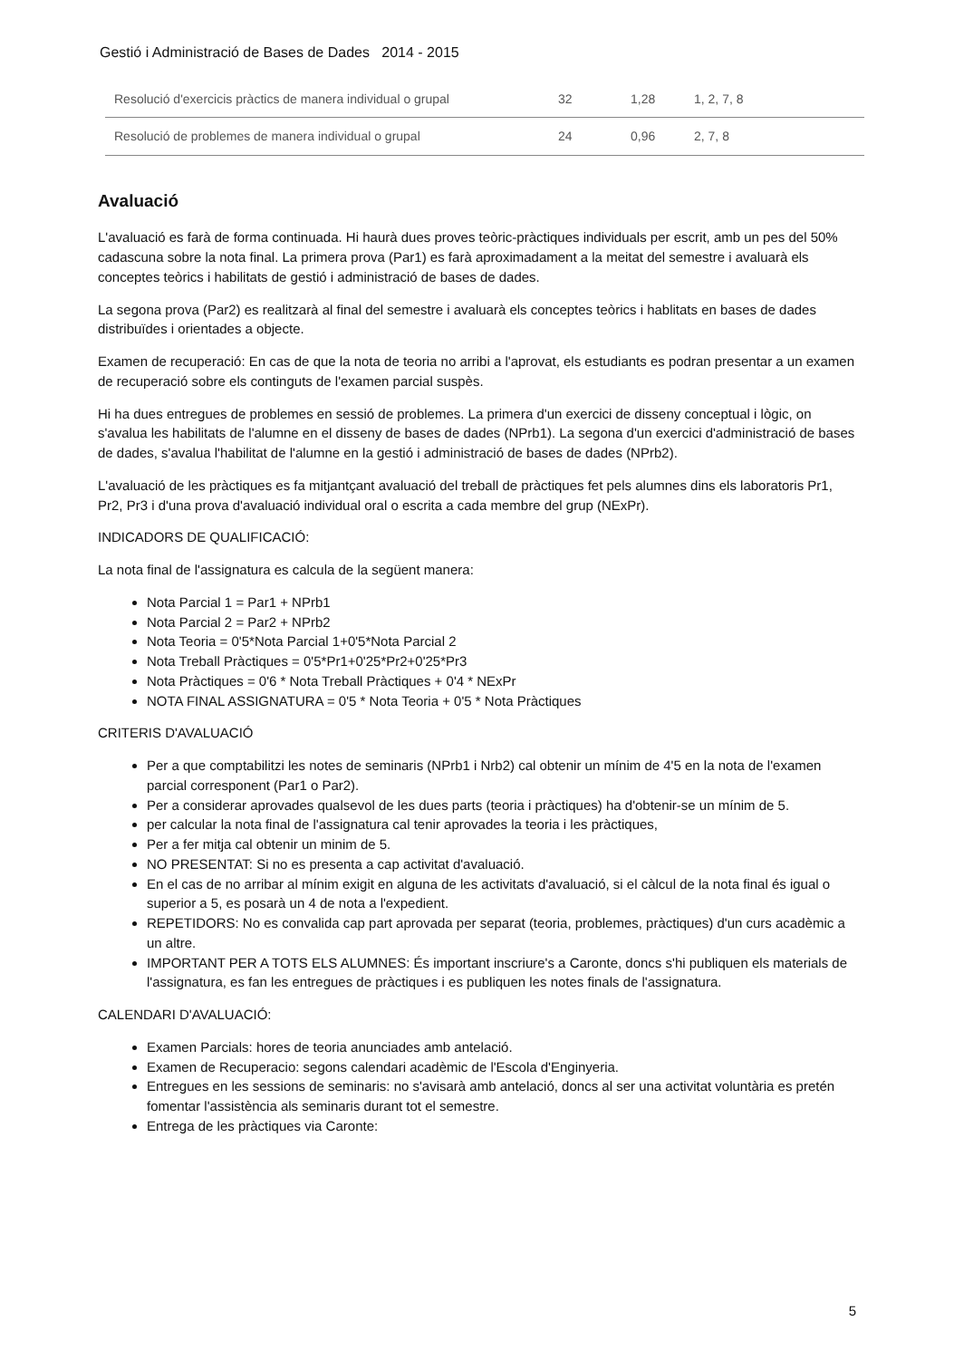Gestió i Administració de Bases de Dades 2014 - 2015
| Resolució d'exercicis pràctics de manera individual o grupal | 32 | 1,28 | 1, 2, 7, 8 |
| Resolució de problemes de manera individual o grupal | 24 | 0,96 | 2, 7, 8 |
Avaluació
L'avaluació es farà de forma continuada. Hi haurà dues proves teòric-pràctiques individuals per escrit, amb un pes del 50% cadascuna sobre la nota final. La primera prova (Par1) es farà aproximadament a la meitat del semestre i avaluarà els conceptes teòrics i habilitats de gestió i administració de bases de dades.
La segona prova (Par2) es realitzarà al final del semestre i avaluarà els conceptes teòrics i hablitats en bases de dades distribuïdes i orientades a objecte.
Examen de recuperació: En cas de que la nota de teoria no arribi a l'aprovat, els estudiants es podran presentar a un examen de recuperació sobre els continguts de l'examen parcial suspès.
Hi ha dues entregues de problemes en sessió de problemes. La primera d'un exercici de disseny conceptual i lògic, on s'avalua les habilitats de l'alumne en el disseny de bases de dades (NPrb1). La segona d'un exercici d'administració de bases de dades, s'avalua l'habilitat de l'alumne en la gestió i administració de bases de dades (NPrb2).
L'avaluació de les pràctiques es fa mitjantçant avaluació del treball de pràctiques fet pels alumnes dins els laboratoris Pr1, Pr2, Pr3 i d'una prova d'avaluació individual oral o escrita a cada membre del grup (NExPr).
INDICADORS DE QUALIFICACIÓ:
La nota final de l'assignatura es calcula de la següent manera:
Nota Parcial 1 = Par1 + NPrb1
Nota Parcial 2 = Par2 + NPrb2
Nota Teoria = 0'5*Nota Parcial 1+0'5*Nota Parcial 2
Nota Treball Pràctiques = 0'5*Pr1+0'25*Pr2+0'25*Pr3
Nota Pràctiques = 0'6 * Nota Treball Pràctiques + 0'4 * NExPr
NOTA FINAL ASSIGNATURA = 0'5 * Nota Teoria + 0'5 * Nota Pràctiques
CRITERIS D'AVALUACIÓ
Per a que comptabilitzi les notes de seminaris (NPrb1 i Nrb2) cal obtenir un mínim de 4'5 en la nota de l'examen parcial corresponent (Par1 o Par2).
Per a considerar aprovades qualsevol de les dues parts (teoria i pràctiques) ha d'obtenir-se un mínim de 5.
per calcular la nota final de l'assignatura cal tenir aprovades la teoria i les pràctiques,
Per a fer mitja cal obtenir un minim de 5.
NO PRESENTAT: Si no es presenta a cap activitat d'avaluació.
En el cas de no arribar al mínim exigit en alguna de les activitats d'avaluació, si el càlcul de la nota final és igual o superior a 5, es posarà un 4 de nota a l'expedient.
REPETIDORS: No es convalida cap part aprovada per separat (teoria, problemes, pràctiques) d'un curs acadèmic a un altre.
IMPORTANT PER A TOTS ELS ALUMNES: És important inscriure's a Caronte, doncs s'hi publiquen els materials de l'assignatura, es fan les entregues de pràctiques i es publiquen les notes finals de l'assignatura.
CALENDARI D'AVALUACIÓ:
Examen Parcials: hores de teoria anunciades amb antelació.
Examen de Recuperacio: segons calendari acadèmic de l'Escola d'Enginyeria.
Entregues en les sessions de seminaris: no s'avisarà amb antelació, doncs al ser una activitat voluntària es pretén fomentar l'assistència als seminaris durant tot el semestre.
Entrega de les pràctiques via Caronte:
5